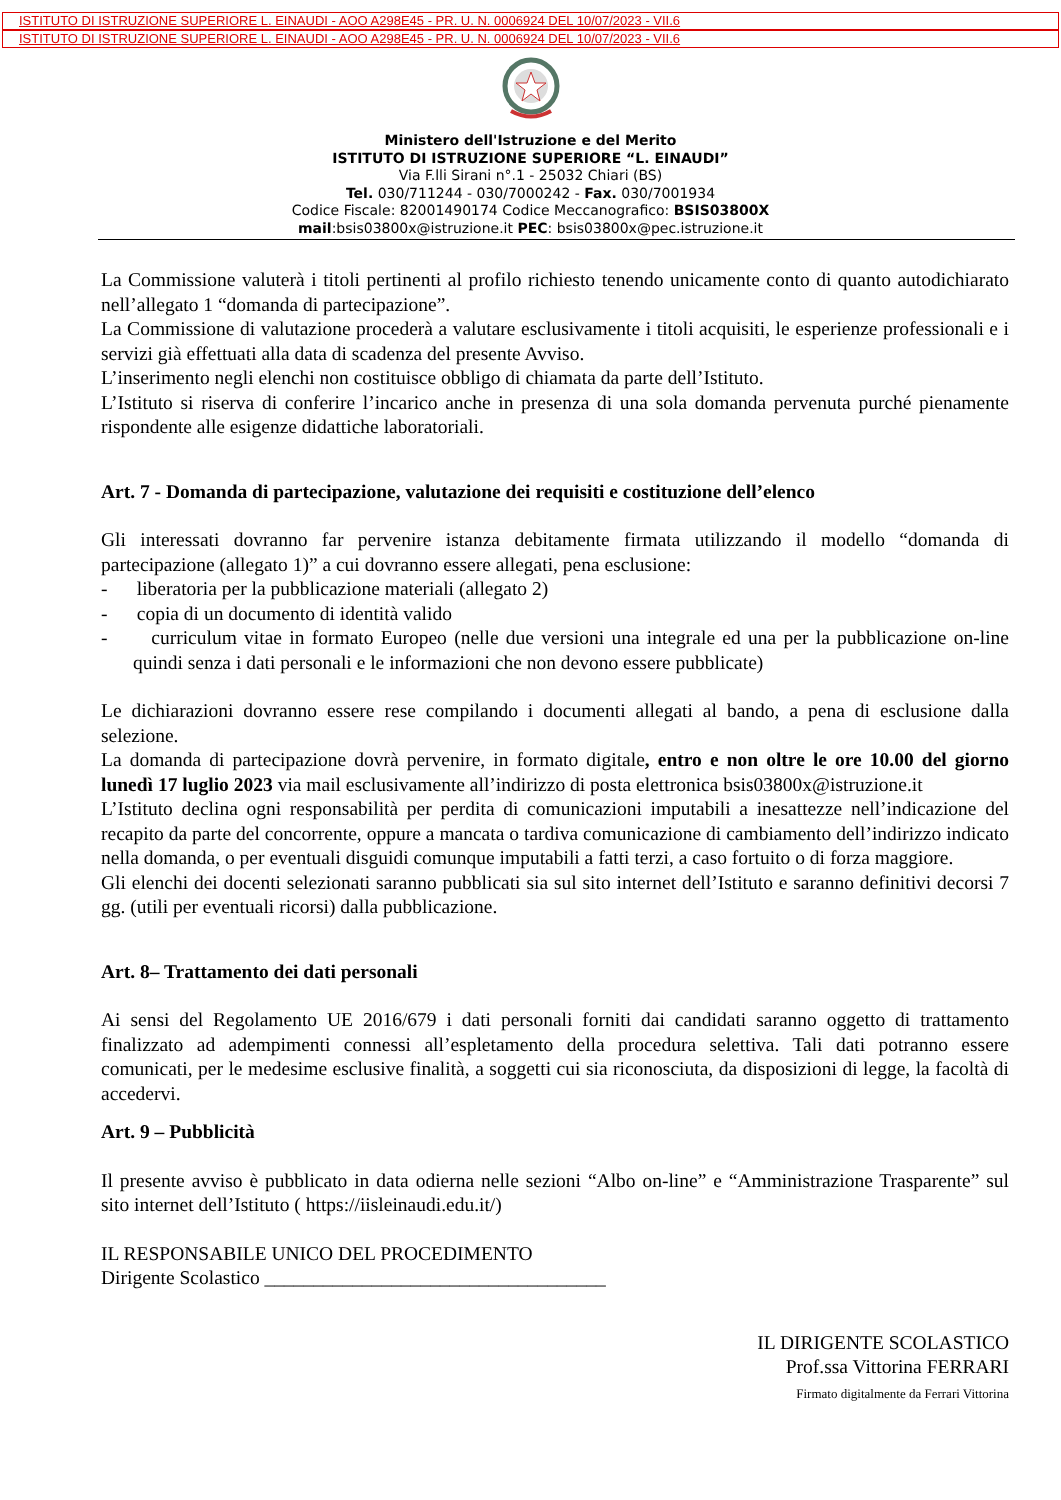ISTITUTO DI ISTRUZIONE SUPERIORE L. EINAUDI - AOO A298E45 - PR. U. N. 0006924 DEL 10/07/2023 - VII.6
ISTITUTO DI ISTRUZIONE SUPERIORE L. EINAUDI - AOO A298E45 - PR. U. N. 0006924 DEL 10/07/2023 - VII.6
Ministero dell'Istruzione e del Merito
ISTITUTO DI ISTRUZIONE SUPERIORE “L. EINAUDI”
Via F.lli Sirani n°.1 - 25032 Chiari (BS)
Tel. 030/711244 - 030/7000242 - Fax. 030/7001934
Codice Fiscale: 82001490174 Codice Meccanografico: BSIS03800X
mail:bsis03800x@istruzione.it PEC: bsis03800x@pec.istruzione.it
La Commissione valuterà i titoli pertinenti al profilo richiesto tenendo unicamente conto di quanto autodichiarato nell’allegato 1 “domanda di partecipazione”.
La Commissione di valutazione procederà a valutare esclusivamente i titoli acquisiti, le esperienze professionali e i servizi già effettuati alla data di scadenza del presente Avviso.
L’inserimento negli elenchi non costituisce obbligo di chiamata da parte dell’Istituto.
L’Istituto si riserva di conferire l’incarico anche in presenza di una sola domanda pervenuta purché pienamente rispondente alle esigenze didattiche laboratoriali.
Art. 7 - Domanda di partecipazione, valutazione dei requisiti e costituzione dell’elenco
Gli interessati dovranno far pervenire istanza debitamente firmata utilizzando il modello “domanda di partecipazione (allegato 1)” a cui dovranno essere allegati, pena esclusione:
- liberatoria per la pubblicazione materiali (allegato 2)
- copia di un documento di identità valido
- curriculum vitae in formato Europeo (nelle due versioni una integrale ed una per la pubblicazione on-line quindi senza i dati personali e le informazioni che non devono essere pubblicate)
Le dichiarazioni dovranno essere rese compilando i documenti allegati al bando, a pena di esclusione dalla selezione.
La domanda di partecipazione dovrà pervenire, in formato digitale, entro e non oltre le ore 10.00 del giorno lunedì 17 luglio 2023 via mail esclusivamente all’indirizzo di posta elettronica bsis03800x@istruzione.it
L’Istituto declina ogni responsabilità per perdita di comunicazioni imputabili a inesattezze nell’indicazione del recapito da parte del concorrente, oppure a mancata o tardiva comunicazione di cambiamento dell’indirizzo indicato nella domanda, o per eventuali disguidi comunque imputabili a fatti terzi, a caso fortuito o di forza maggiore.
Gli elenchi dei docenti selezionati saranno pubblicati sia sul sito internet dell’Istituto e saranno definitivi decorsi 7 gg. (utili per eventuali ricorsi) dalla pubblicazione.
Art. 8– Trattamento dei dati personali
Ai sensi del Regolamento UE 2016/679 i dati personali forniti dai candidati saranno oggetto di trattamento finalizzato ad adempimenti connessi all’espletamento della procedura selettiva. Tali dati potranno essere comunicati, per le medesime esclusive finalità, a soggetti cui sia riconosciuta, da disposizioni di legge, la facoltà di accedervi.
Art. 9 – Pubblicità
Il presente avviso è pubblicato in data odierna nelle sezioni “Albo on-line” e “Amministrazione Trasparente” sul sito internet dell’Istituto ( https://iisleinaudi.edu.it/)
IL RESPONSABILE UNICO DEL PROCEDIMENTO
Dirigente Scolastico ___________________________________
IL DIRIGENTE SCOLASTICO
Prof.ssa Vittorina FERRARI
Firmato digitalmente da Ferrari Vittorina